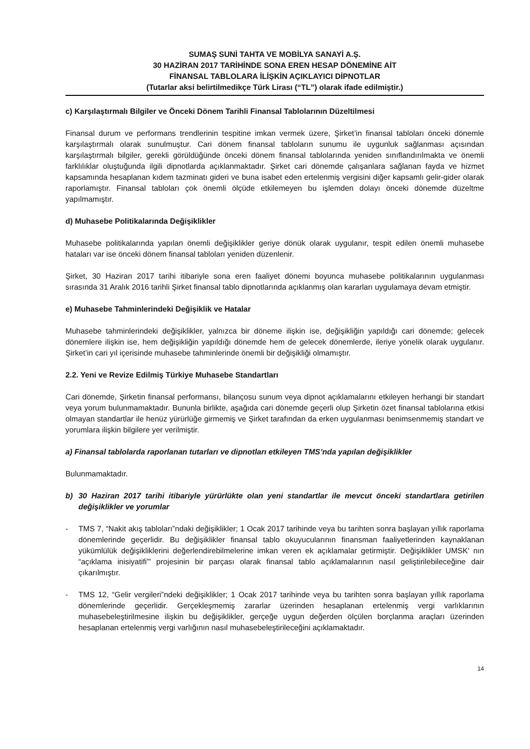SUMAŞ SUNİ TAHTA VE MOBİLYA SANAYİ A.Ş.
30 HAZİRAN 2017 TARİHİNDE SONA EREN HESAP DÖNEMİNE AİT
FİNANSAL TABLOLARA İLİŞKİN AÇIKLAYICI DİPNOTLAR
(Tutarlar aksi belirtilmedikçe Türk Lirası (“TL”) olarak ifade edilmiştir.)
c) Karşılaştırmalı Bilgiler ve Önceki Dönem Tarihli Finansal Tablolarının Düzeltilmesi
Finansal durum ve performans trendlerinin tespitine imkan vermek üzere, Şirket’in finansal tabloları önceki dönemle karşılaştırmalı olarak sunulmuştur. Cari dönem finansal tabloların sunumu ile uygunluk sağlanması açısından karşılaştırmalı bilgiler, gerekli görüldüğünde önceki dönem finansal tablolarında yeniden sınıflandırılmakta ve önemli farklılıklar oluştuğunda ilgili dipnotlarda açıklanmaktadır. Şirket cari dönemde çalışanlara sağlanan fayda ve hizmet kapsamında hesaplanan kıdem tazminatı gideri ve buna isabet eden ertelenmiş vergisini diğer kapsamlı gelir-gider olarak raporlamıştır. Finansal tabloları çok önemli ölçüde etkilemeyen bu işlemden dolayı önceki dönemde düzeltme yapılmamıştır.
d) Muhasebe Politikalarında Değişiklikler
Muhasebe politikalarında yapılan önemli değişiklikler geriye dönük olarak uygulanır, tespit edilen önemli muhasebe hataları var ise önceki dönem finansal tabloları yeniden düzenlenir.
Şirket, 30 Haziran 2017 tarihi itibariyle sona eren faaliyet dönemi boyunca muhasebe politikalarının uygulanması sırasında 31 Aralık 2016 tarihli Şirket finansal tablo dipnotlarında açıklanmış olan kararları uygulamaya devam etmiştir.
e) Muhasebe Tahminlerindeki Değişiklik ve Hatalar
Muhasebe tahminlerindeki değişiklikler, yalnızca bir döneme ilişkin ise, değişikliğin yapıldığı cari dönemde; gelecek dönemlere ilişkin ise, hem değişikliğin yapıldığı dönemde hem de gelecek dönemlerde, ileriye yönelik olarak uygulanır. Şirket’in cari yıl içerisinde muhasebe tahminlerinde önemli bir değişikliği olmamıştır.
2.2. Yeni ve Revize Edilmiş Türkiye Muhasebe Standartları
Cari dönemde, Şirketin finansal performansı, bilançosu sunum veya dipnot açıklamalarını etkileyen herhangi bir standart veya yorum bulunmamaktadır. Bununla birlikte, aşağıda cari dönemde geçerli olup Şirketin özet finansal tablolarına etkisi olmayan standartlar ile henüz yürürlüğe girmemiş ve Şirket tarafından da erken uygulanması benimsenmemiş standart ve yorumlara ilişkin bilgilere yer verilmiştir.
a) Finansal tablolarda raporlanan tutarları ve dipnotları etkileyen TMS’nda yapılan değişiklikler
Bulunmamaktadır.
b) 30 Haziran 2017 tarihi itibariyle yürürlükte olan yeni standartlar ile mevcut önceki standartlara getirilen değişiklikler ve yorumlar
- TMS 7, “Nakit akış tabloları”ndaki değişiklikler; 1 Ocak 2017 tarihinde veya bu tarihten sonra başlayan yıllık raporlama dönemlerinde geçerlidir. Bu değişiklikler finansal tablo okuyucularının finansman faaliyetlerinden kaynaklanan yükümlülük değişikliklerini değerlendirebilmelerine imkan veren ek açıklamalar getirmiştir. Değişiklikler UMSK' nın “açıklama inisiyatifi”' projesinin bir parçası olarak finansal tablo açıklamalarının nasıl geliştirilebileceğine dair çıkarılmıştır.
- TMS 12, “Gelir vergileri”ndeki değişiklikler; 1 Ocak 2017 tarihinde veya bu tarihten sonra başlayan yıllık raporlama dönemlerinde geçerlidir. Gerçekleşmemiş zararlar üzerinden hesaplanan ertelenmiş vergi varlıklarının muhasebeleştirilmesine ilişkin bu değişiklikler, gerçeğe uygun değerden ölçülen borçlanma araçları üzerinden hesaplanan ertelenmiş vergi varlığının nasıl muhasebeleştirileceğini açıklamaktadır.
14